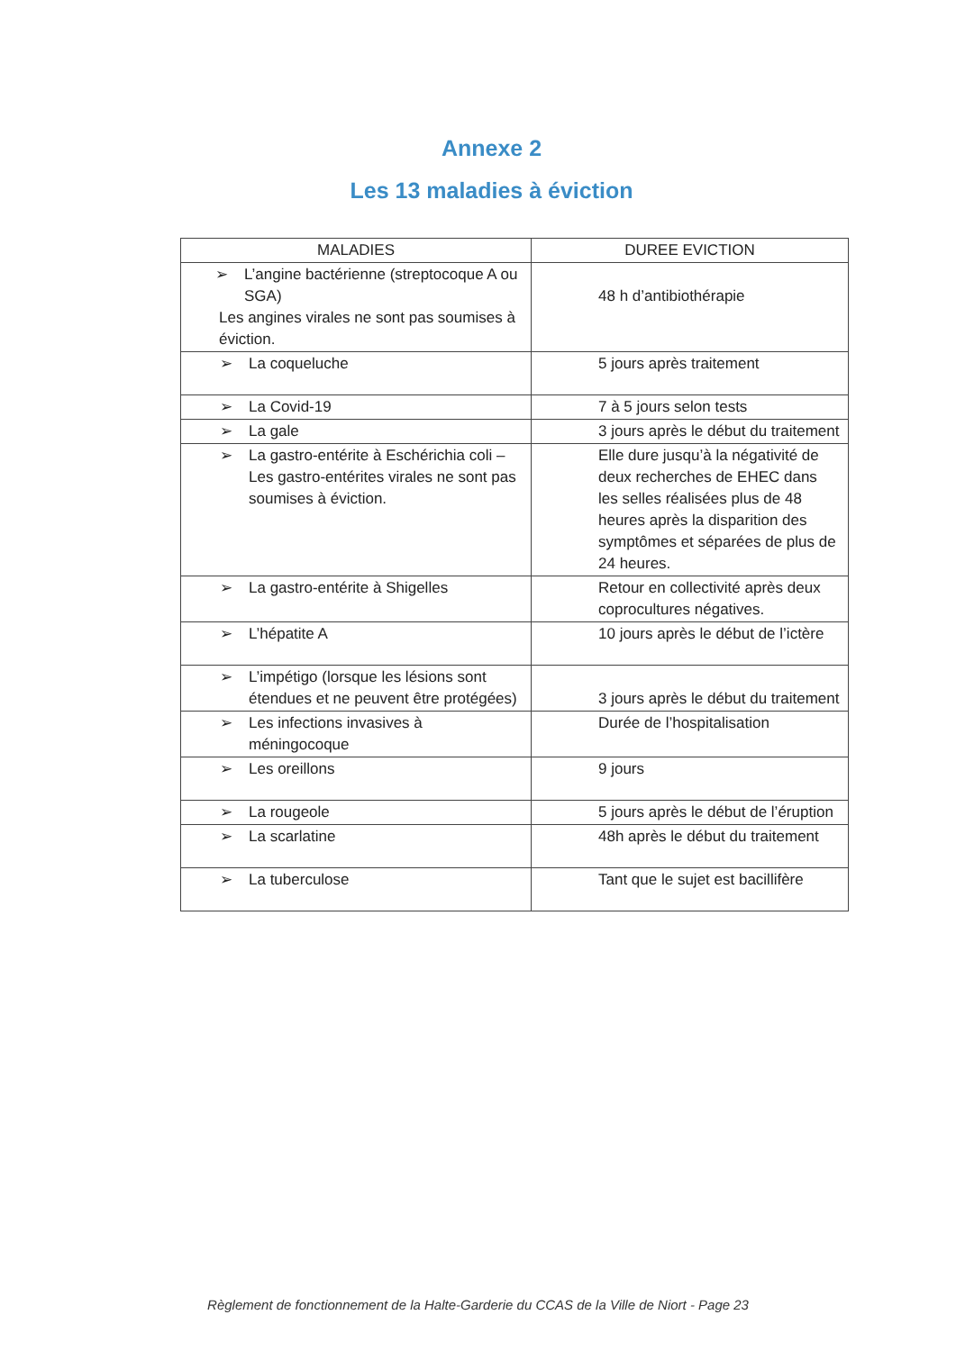Annexe 2
Les 13 maladies à éviction
| MALADIES | DUREE EVICTION |
| --- | --- |
| ➢ L’angine bactérienne (streptocoque A ou SGA) Les angines virales ne sont pas soumises à éviction. | 48 h d’antibiothérapie |
| ➢ La coqueluche | 5 jours après traitement |
| ➢ La Covid-19 | 7 à 5 jours selon tests |
| ➢ La gale | 3 jours après le début du traitement |
| ➢ La gastro-entérite à Eschérichia coli – Les gastro-entérites virales ne sont pas soumises à éviction. | Elle dure jusqu’à la négativité de deux recherches de EHEC dans les selles réalisées plus de 48 heures après la disparition des symptômes et séparées de plus de 24 heures. |
| ➢ La gastro-entérite à Shigelles | Retour en collectivité après deux coprocultures négatives. |
| ➢ L’hépatite A | 10 jours après le début de l’ictère |
| ➢ L’impétigo (lorsque les lésions sont étendues et ne peuvent être protégées) | 3 jours après le début du traitement |
| ➢ Les infections invasives à méningocoque | Durée de l’hospitalisation |
| ➢ Les oreillons | 9 jours |
| ➢ La rougeole | 5 jours après le début de l’éruption |
| ➢ La scarlatine | 48h après le début du traitement |
| ➢ La tuberculose | Tant que le sujet est bacillifère |
Règlement de fonctionnement de la Halte-Garderie du CCAS de la Ville de Niort - Page 23